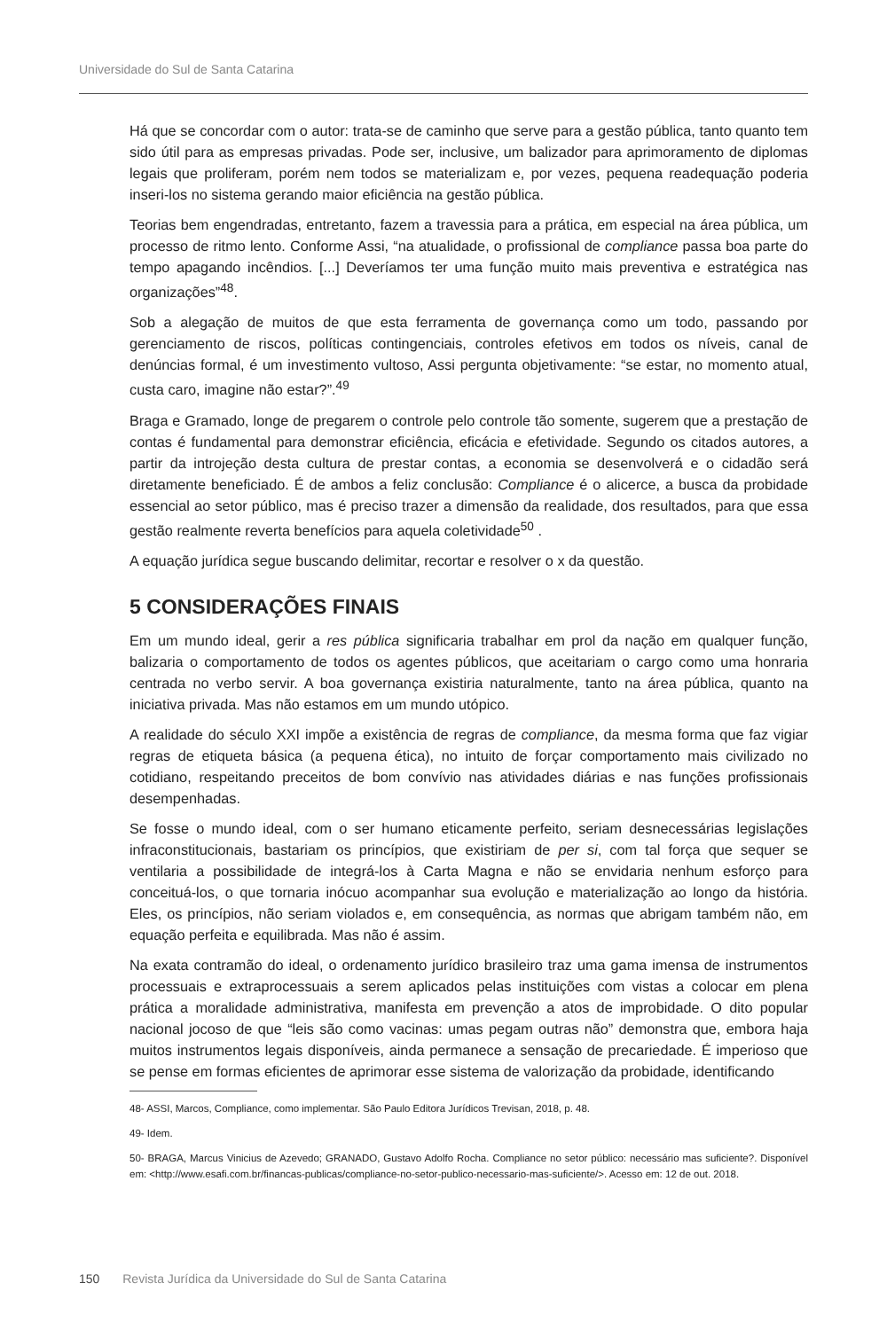Universidade do Sul de Santa Catarina
Há que se concordar com o autor: trata-se de caminho que serve para a gestão pública, tanto quanto tem sido útil para as empresas privadas. Pode ser, inclusive, um balizador para aprimoramento de diplomas legais que proliferam, porém nem todos se materializam e, por vezes, pequena readequação poderia inseri-los no sistema gerando maior eficiência na gestão pública.
Teorias bem engendradas, entretanto, fazem a travessia para a prática, em especial na área pública, um processo de ritmo lento. Conforme Assi, “na atualidade, o profissional de compliance passa boa parte do tempo apagando incêndios. [...] Deveríamos ter uma função muito mais preventiva e estratégica nas organizações”<sup>48</sup>.
Sob a alegação de muitos de que esta ferramenta de governança como um todo, passando por gerenciamento de riscos, políticas contingenciais, controles efetivos em todos os níveis, canal de denúncias formal, é um investimento vultoso, Assi pergunta objetivamente: “se estar, no momento atual, custa caro, imagine não estar?”.<sup>49</sup>
Braga e Gramado, longe de pregarem o controle pelo controle tão somente, sugerem que a prestação de contas é fundamental para demonstrar eficiência, eficácia e efetividade. Segundo os citados autores, a partir da introjeção desta cultura de prestar contas, a economia se desenvolverá e o cidadão será diretamente beneficiado. É de ambos a feliz conclusão: Compliance é o alicerce, a busca da probidade essencial ao setor público, mas é preciso trazer a dimensão da realidade, dos resultados, para que essa gestão realmente reverta benefícios para aquela coletividade<sup>50</sup> .
A equação jurídica segue buscando delimitar, recortar e resolver o x da questão.
5 CONSIDERAÇÕES FINAIS
Em um mundo ideal, gerir a res pública significaria trabalhar em prol da nação em qualquer função, balizaria o comportamento de todos os agentes públicos, que aceitariam o cargo como uma honraria centrada no verbo servir. A boa governança existiria naturalmente, tanto na área pública, quanto na iniciativa privada. Mas não estamos em um mundo utópico.
A realidade do século XXI impõe a existência de regras de compliance, da mesma forma que faz vigiar regras de etiqueta básica (a pequena ética), no intuito de forçar comportamento mais civilizado no cotidiano, respeitando preceitos de bom convívio nas atividades diárias e nas funções profissionais desempenhadas.
Se fosse o mundo ideal, com o ser humano eticamente perfeito, seriam desnecessárias legislações infraconstitucionais, bastariam os princípios, que existiriam de per si, com tal força que sequer se ventilaria a possibilidade de integrá-los à Carta Magna e não se envidaria nenhum esforço para conceituá-los, o que tornaria inócuo acompanhar sua evolução e materialização ao longo da história. Eles, os princípios, não seriam violados e, em consequência, as normas que abrigam também não, em equação perfeita e equilibrada. Mas não é assim.
Na exata contramão do ideal, o ordenamento jurídico brasileiro traz uma gama imensa de instrumentos processuais e extraprocessuais a serem aplicados pelas instituições com vistas a colocar em plena prática a moralidade administrativa, manifesta em prevenção a atos de improbidade. O dito popular nacional jocoso de que “leis são como vacinas: umas pegam outras não” demonstra que, embora haja muitos instrumentos legais disponíveis, ainda permanece a sensação de precariedade. É imperioso que se pense em formas eficientes de aprimorar esse sistema de valorização da probidade, identificando
48- ASSI, Marcos, Compliance, como implementar. São Paulo Editora Jurídicos Trevisan, 2018, p. 48.
49- Idem.
50- BRAGA, Marcus Vinicius de Azevedo; GRANADO, Gustavo Adolfo Rocha. Compliance no setor público: necessário mas suficiente?. Disponível em: <http://www.esafi.com.br/financas-publicas/compliance-no-setor-publico-necessario-mas-suficiente/>. Acesso em: 12 de out. 2018.
150 Revista Jurídica da Universidade do Sul de Santa Catarina